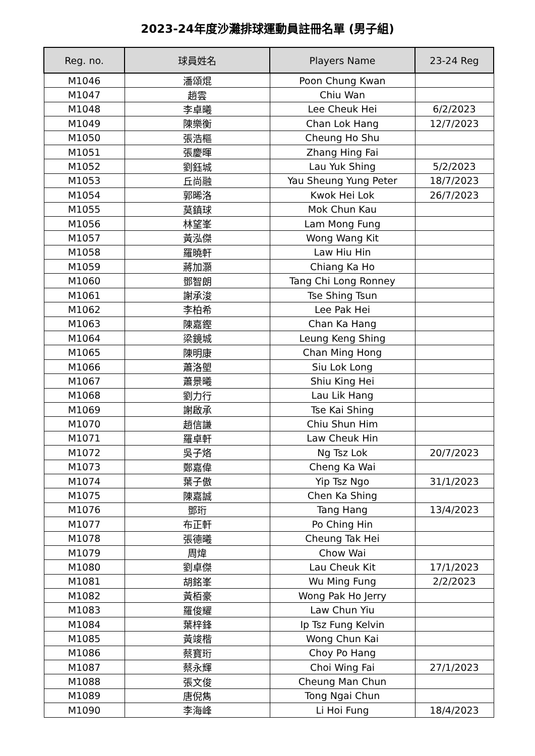2023-24年度沙灘排球運動員註冊名單 (男子組)
| Reg. no. | 球員姓名 | Players Name | 23-24 Reg |
| --- | --- | --- | --- |
| M1046 | 潘頌焜 | Poon Chung Kwan | |
| M1047 | 趙雲 | Chiu Wan | |
| M1048 | 李卓曦 | Lee Cheuk Hei | 6/2/2023 |
| M1049 | 陳樂衡 | Chan Lok Hang | 12/7/2023 |
| M1050 | 張浩樞 | Cheung Ho Shu | |
| M1051 | 張慶暉 | Zhang Hing Fai | |
| M1052 | 劉鈺城 | Lau Yuk Shing | 5/2/2023 |
| M1053 | 丘尚融 | Yau Sheung Yung Peter | 18/7/2023 |
| M1054 | 郭晞洛 | Kwok Hei Lok | 26/7/2023 |
| M1055 | 莫鎮球 | Mok Chun Kau | |
| M1056 | 林望峯 | Lam Mong Fung | |
| M1057 | 黃泓傑 | Wong Wang Kit | |
| M1058 | 羅曉軒 | Law Hiu Hin | |
| M1059 | 蔣加灝 | Chiang Ka Ho | |
| M1060 | 鄧智朗 | Tang Chi Long Ronney | |
| M1061 | 謝承浚 | Tse Shing Tsun | |
| M1062 | 李柏希 | Lee Pak Hei | |
| M1063 | 陳嘉鏗 | Chan Ka Hang | |
| M1064 | 梁鏡城 | Leung Keng Shing | |
| M1065 | 陳明康 | Chan Ming Hong | |
| M1066 | 蕭洛塱 | Siu Lok Long | |
| M1067 | 蕭景曦 | Shiu King Hei | |
| M1068 | 劉力行 | Lau Lik Hang | |
| M1069 | 謝啟承 | Tse Kai Shing | |
| M1070 | 趙信謙 | Chiu Shun Him | |
| M1071 | 羅卓軒 | Law Cheuk Hin | |
| M1072 | 吳子烙 | Ng Tsz Lok | 20/7/2023 |
| M1073 | 鄭嘉偉 | Cheng Ka Wai | |
| M1074 | 葉子傲 | Yip Tsz Ngo | 31/1/2023 |
| M1075 | 陳嘉誠 | Chen Ka Shing | |
| M1076 | 鄧珩 | Tang Hang | 13/4/2023 |
| M1077 | 布正軒 | Po Ching Hin | |
| M1078 | 張德曦 | Cheung Tak Hei | |
| M1079 | 周煒 | Chow Wai | |
| M1080 | 劉卓傑 | Lau Cheuk Kit | 17/1/2023 |
| M1081 | 胡銘峯 | Wu Ming Fung | 2/2/2023 |
| M1082 | 黃栢豪 | Wong Pak Ho Jerry | |
| M1083 | 羅俊耀 | Law Chun Yiu | |
| M1084 | 葉梓鋒 | Ip Tsz Fung Kelvin | |
| M1085 | 黃竣楷 | Wong Chun Kai | |
| M1086 | 蔡寶珩 | Choy Po Hang | |
| M1087 | 蔡永輝 | Choi Wing Fai | 27/1/2023 |
| M1088 | 張文俊 | Cheung Man Chun | |
| M1089 | 唐倪雋 | Tong Ngai Chun | |
| M1090 | 李海峰 | Li Hoi Fung | 18/4/2023 |